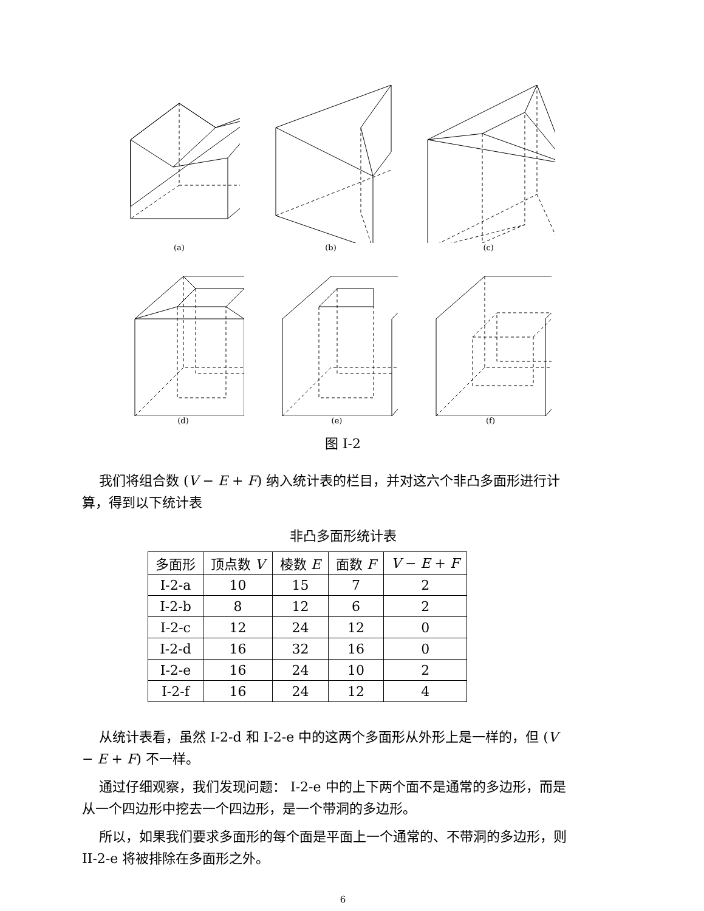(a) (b) (c)
(d) (e) (f)
图 I-2
我们将组合数 (V − E + F) 纳入统计表的栏目，并对这六个非凸多面形进行计算，得到以下统计表
非凸多面形统计表
| 多面形 | 顶点数 V | 棱数 E | 面数 F | V − E + F |
| --- | --- | --- | --- | --- |
| I-2-a | 10 | 15 | 7 | 2 |
| I-2-b | 8 | 12 | 6 | 2 |
| I-2-c | 12 | 24 | 12 | 0 |
| I-2-d | 16 | 32 | 16 | 0 |
| I-2-e | 16 | 24 | 10 | 2 |
| I-2-f | 16 | 24 | 12 | 4 |
从统计表看，虽然 I-2-d 和 I-2-e 中的这两个多面形从外形上是一样的，但 (V − E + F) 不一样。
通过仔细观察，我们发现问题： I-2-e 中的上下两个面不是通常的多边形，而是从一个四边形中挖去一个四边形，是一个带洞的多边形。
所以，如果我们要求多面形的每个面是平面上一个通常的、不带洞的多边形，则 II-2-e 将被排除在多面形之外。
6